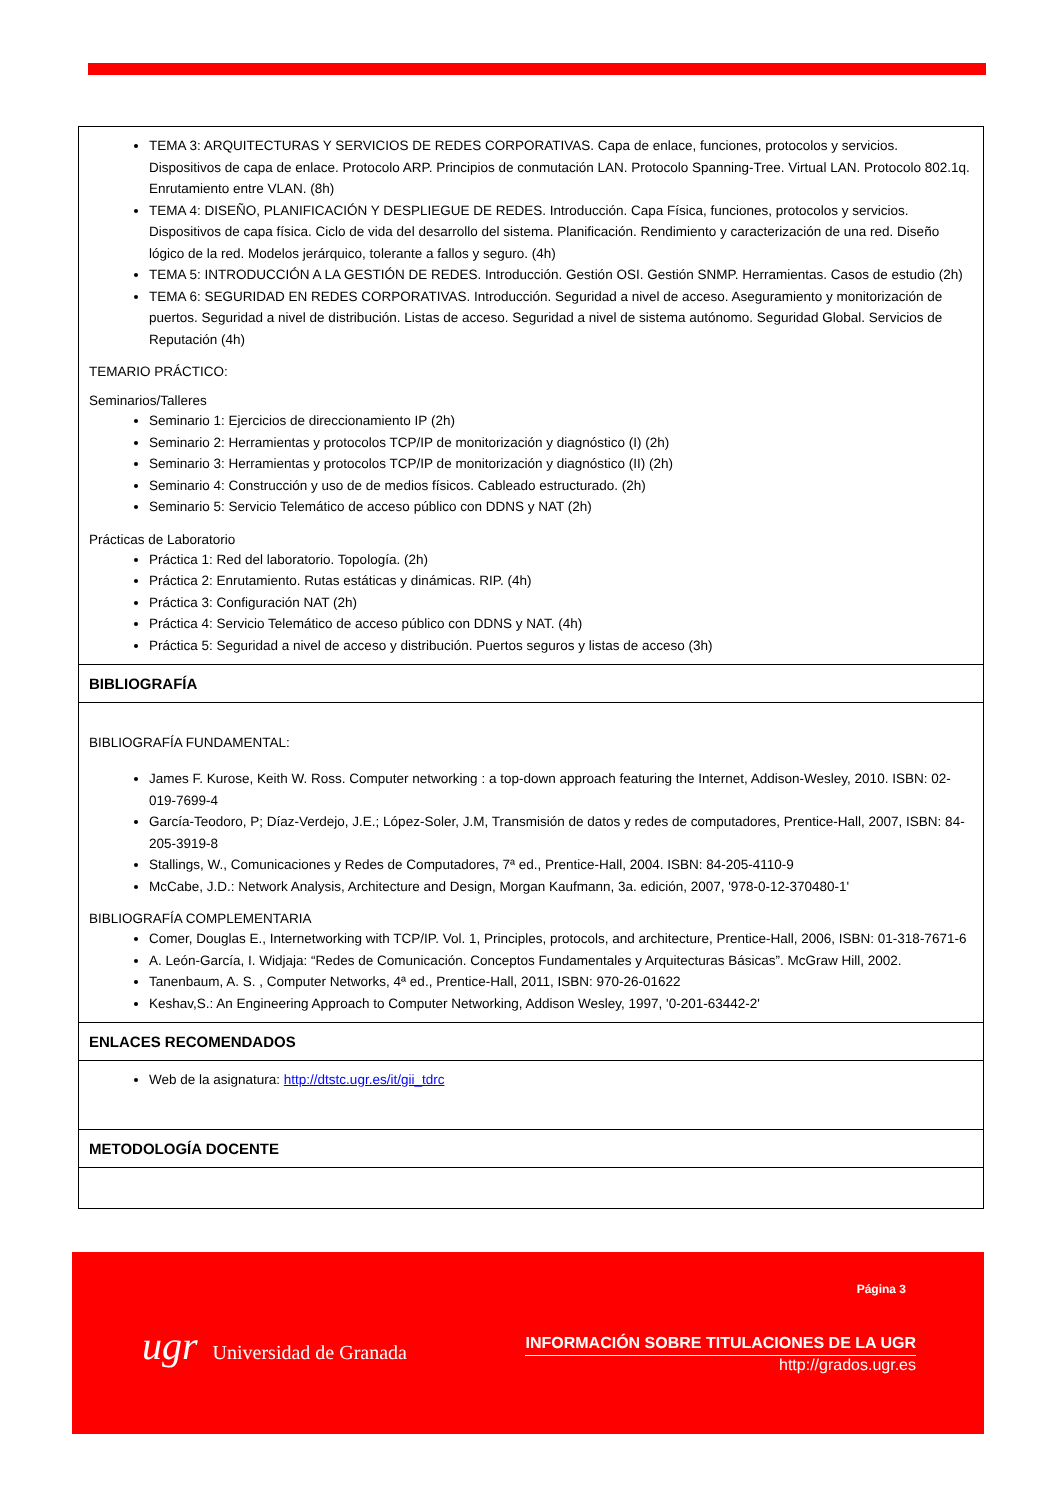| TEMA 3: ARQUITECTURAS Y SERVICIOS DE REDES CORPORATIVAS. Capa de enlace, funciones, protocolos y servicios. Dispositivos de capa de enlace. Protocolo ARP. Principios de conmutación LAN. Protocolo Spanning-Tree. Virtual LAN. Protocolo 802.1q. Enrutamiento entre VLAN. (8h) TEMA 4: DISEÑO, PLANIFICACIÓN Y DESPLIEGUE DE REDES. Introducción. Capa Física, funciones, protocolos y servicios. Dispositivos de capa física. Ciclo de vida del desarrollo del sistema. Planificación. Rendimiento y caracterización de una red. Diseño lógico de la red. Modelos jerárquico, tolerante a fallos y seguro. (4h) TEMA 5: INTRODUCCIÓN A LA GESTIÓN DE REDES. Introducción. Gestión OSI. Gestión SNMP. Herramientas. Casos de estudio (2h) TEMA 6: SEGURIDAD EN REDES CORPORATIVAS. Introducción. Seguridad a nivel de acceso. Aseguramiento y monitorización de puertos. Seguridad a nivel de distribución. Listas de acceso. Seguridad a nivel de sistema autónomo. Seguridad Global. Servicios de Reputación (4h) TEMARIO PRÁCTICO: Seminarios/Talleres Seminario 1: Ejercicios de direccionamiento IP (2h) Seminario 2: Herramientas y protocolos TCP/IP de monitorización y diagnóstico (I) (2h) Seminario 3: Herramientas y protocolos TCP/IP de monitorización y diagnóstico (II) (2h) Seminario 4: Construcción y uso de de medios físicos. Cableado estructurado. (2h) Seminario 5: Servicio Telemático de acceso público con DDNS y NAT (2h) Prácticas de Laboratorio Práctica 1: Red del laboratorio. Topología. (2h) Práctica 2: Enrutamiento. Rutas estáticas y dinámicas. RIP. (4h) Práctica 3: Configuración NAT (2h) Práctica 4: Servicio Telemático de acceso público con DDNS y NAT. (4h) Práctica 5: Seguridad a nivel de acceso y distribución. Puertos seguros y listas de acceso (3h) |
| BIBLIOGRAFÍA |
| BIBLIOGRAFÍA FUNDAMENTAL: James F. Kurose, Keith W. Ross. Computer networking : a top-down approach featuring the Internet, Addison-Wesley, 2010. ISBN: 02-019-7699-4 García-Teodoro, P; Díaz-Verdejo, J.E.; López-Soler, J.M, Transmisión de datos y redes de computadores, Prentice-Hall, 2007, ISBN: 84-205-3919-8 Stallings, W., Comunicaciones y Redes de Computadores, 7ª ed., Prentice-Hall, 2004. ISBN: 84-205-4110-9 McCabe, J.D.: Network Analysis, Architecture and Design, Morgan Kaufmann, 3a. edición, 2007, '978-0-12-370480-1' BIBLIOGRAFÍA COMPLEMENTARIA Comer, Douglas E., Internetworking with TCP/IP. Vol. 1, Principles, protocols, and architecture, Prentice-Hall, 2006, ISBN: 01-318-7671-6 A. León-García, I. Widjaja: “Redes de Comunicación. Conceptos Fundamentales y Arquitecturas Básicas”. McGraw Hill, 2002. Tanenbaum, A. S. , Computer Networks, 4ª ed., Prentice-Hall, 2011, ISBN: 970-26-01622 Keshav,S.: An Engineering Approach to Computer Networking, Addison Wesley, 1997, '0-201-63442-2' |
| ENLACES RECOMENDADOS |
| Web de la asignatura: http://dtstc.ugr.es/it/gii_tdrc |
| METODOLOGÍA DOCENTE |
Página 3
ugr Universidad de Granada
INFORMACIÓN SOBRE TITULACIONES DE LA UGR
http://grados.ugr.es